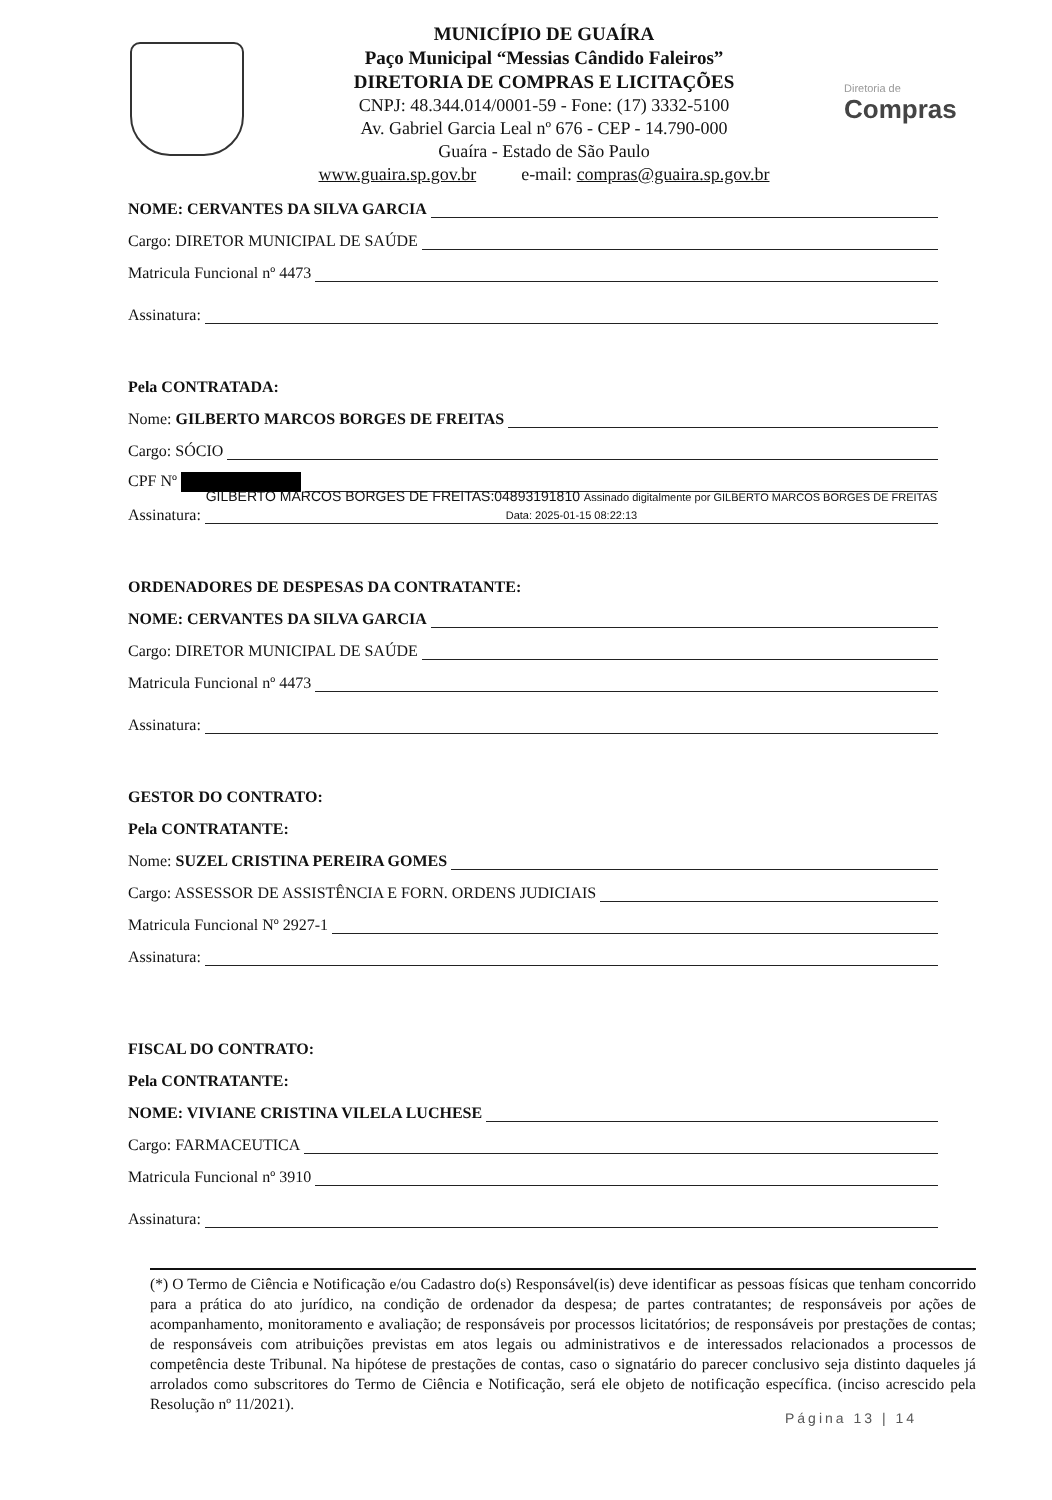MUNICÍPIO DE GUAÍRA
Paço Municipal “Messias Cândido Faleiros”
DIRETORIA DE COMPRAS E LICITAÇÕES
CNPJ: 48.344.014/0001-59 - Fone: (17) 3332-5100
Av. Gabriel Garcia Leal nº 676 - CEP - 14.790-000
Guaíra - Estado de São Paulo
www.guaira.sp.gov.br e-mail: compras@guaira.sp.gov.br
Diretoria de
Compras
NOME: CERVANTES DA SILVA GARCIA
Cargo: DIRETOR MUNICIPAL DE SAÚDE
Matricula Funcional nº 4473
Assinatura:
Pela CONTRATADA:
Nome: GILBERTO MARCOS BORGES DE FREITAS
Cargo: SÓCIO
CPF Nº
Assinatura: GILBERTO MARCOS BORGES DE FREITAS:04893191810 Assinado digitalmente por GILBERTO MARCOS BORGES DE FREITAS Data: 2025-01-15 08:22:13
ORDENADORES DE DESPESAS DA CONTRATANTE:
NOME: CERVANTES DA SILVA GARCIA
Cargo: DIRETOR MUNICIPAL DE SAÚDE
Matricula Funcional nº 4473
Assinatura:
GESTOR DO CONTRATO:
Pela CONTRATANTE:
Nome: SUZEL CRISTINA PEREIRA GOMES
Cargo: ASSESSOR DE ASSISTÊNCIA E FORN. ORDENS JUDICIAIS
Matricula Funcional Nº 2927-1
Assinatura:
FISCAL DO CONTRATO:
Pela CONTRATANTE:
NOME: VIVIANE CRISTINA VILELA LUCHESE
Cargo: FARMACEUTICA
Matricula Funcional nº 3910
Assinatura:
(*) O Termo de Ciência e Notificação e/ou Cadastro do(s) Responsável(is) deve identificar as pessoas físicas que tenham concorrido para a prática do ato jurídico, na condição de ordenador da despesa; de partes contratantes; de responsáveis por ações de acompanhamento, monitoramento e avaliação; de responsáveis por processos licitatórios; de responsáveis por prestações de contas; de responsáveis com atribuições previstas em atos legais ou administrativos e de interessados relacionados a processos de competência deste Tribunal. Na hipótese de prestações de contas, caso o signatário do parecer conclusivo seja distinto daqueles já arrolados como subscritores do Termo de Ciência e Notificação, será ele objeto de notificação específica. (inciso acrescido pela Resolução nº 11/2021).
Página 13 | 14